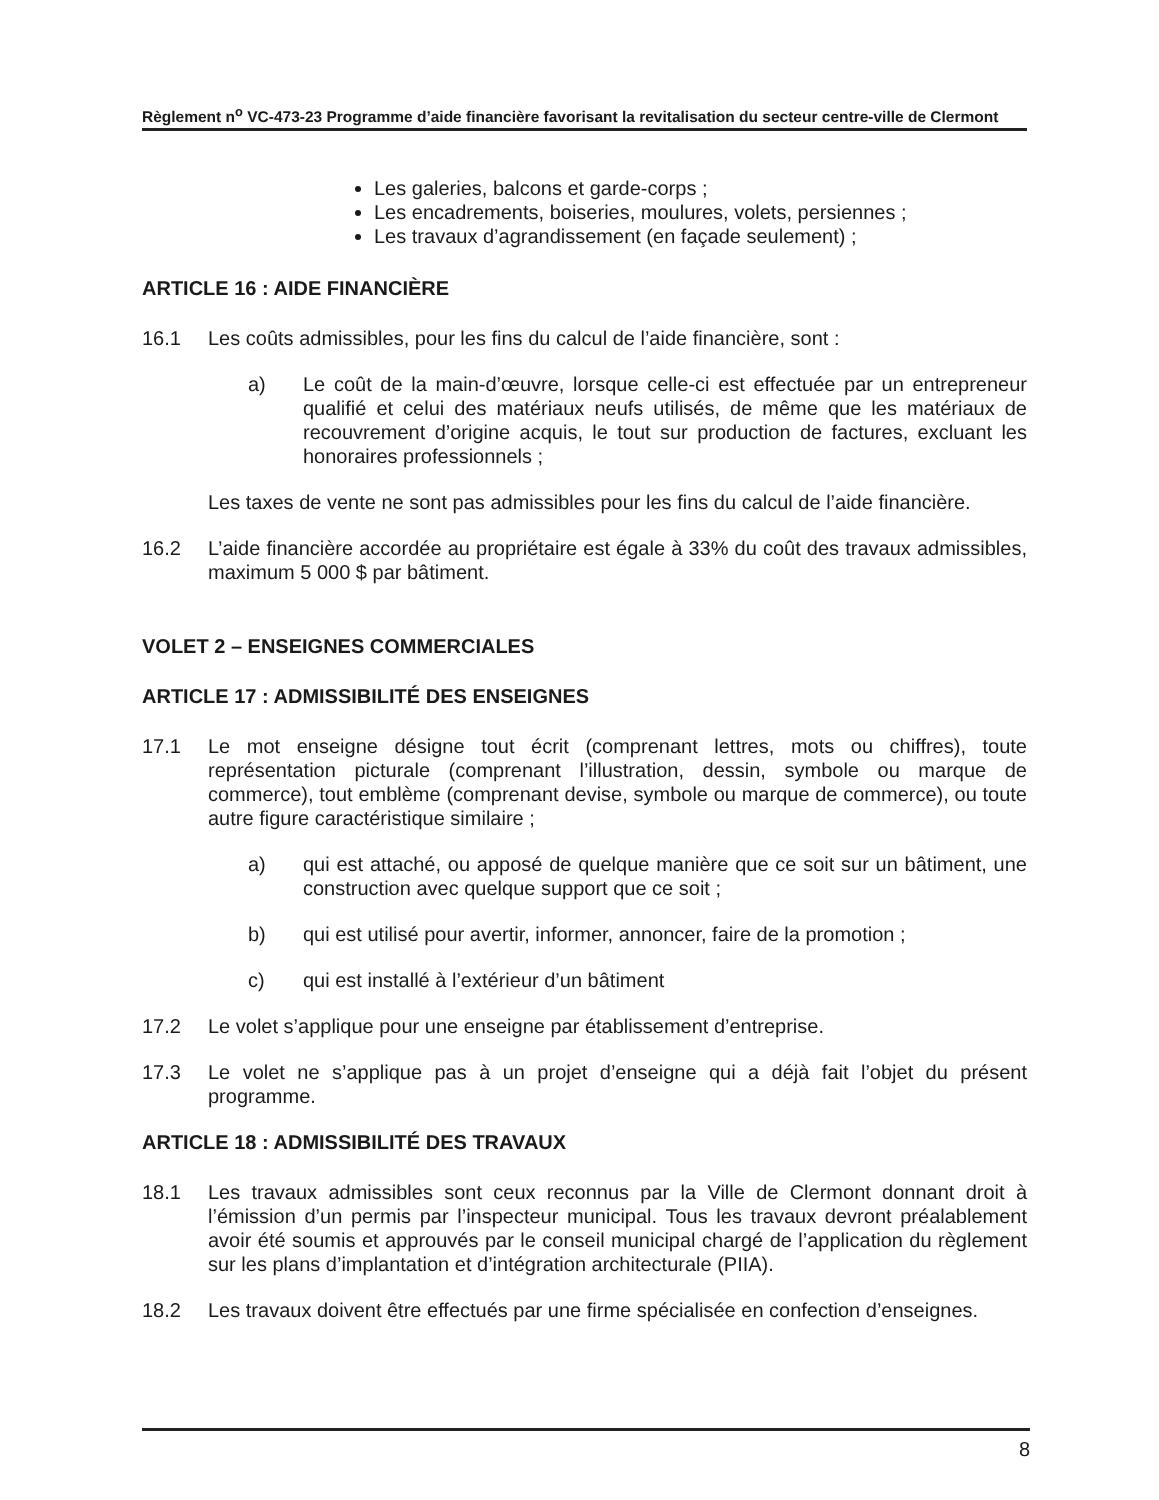Règlement n<sup>o</sup> VC-473-23 Programme d’aide financière favorisant la revitalisation du secteur centre-ville de Clermont
Les galeries, balcons et garde-corps ;
Les encadrements, boiseries, moulures, volets, persiennes ;
Les travaux d’agrandissement (en façade seulement) ;
ARTICLE 16 : AIDE FINANCIÈRE
16.1 Les coûts admissibles, pour les fins du calcul de l’aide financière, sont :
a) Le coût de la main-d’œuvre, lorsque celle-ci est effectuée par un entrepreneur qualifié et celui des matériaux neufs utilisés, de même que les matériaux de recouvrement d’origine acquis, le tout sur production de factures, excluant les honoraires professionnels ;
Les taxes de vente ne sont pas admissibles pour les fins du calcul de l’aide financière.
16.2 L’aide financière accordée au propriétaire est égale à 33% du coût des travaux admissibles, maximum 5 000 $ par bâtiment.
VOLET 2 – ENSEIGNES COMMERCIALES
ARTICLE 17 : ADMISSIBILITÉ DES ENSEIGNES
17.1 Le mot enseigne désigne tout écrit (comprenant lettres, mots ou chiffres), toute représentation picturale (comprenant l’illustration, dessin, symbole ou marque de commerce), tout emblème (comprenant devise, symbole ou marque de commerce), ou toute autre figure caractéristique similaire ;
a) qui est attaché, ou apposé de quelque manière que ce soit sur un bâtiment, une construction avec quelque support que ce soit ;
b) qui est utilisé pour avertir, informer, annoncer, faire de la promotion ;
c) qui est installé à l’extérieur d’un bâtiment
17.2 Le volet s’applique pour une enseigne par établissement d’entreprise.
17.3 Le volet ne s’applique pas à un projet d’enseigne qui a déjà fait l’objet du présent programme.
ARTICLE 18 : ADMISSIBILITÉ DES TRAVAUX
18.1 Les travaux admissibles sont ceux reconnus par la Ville de Clermont donnant droit à l’émission d’un permis par l’inspecteur municipal. Tous les travaux devront préalablement avoir été soumis et approuvés par le conseil municipal chargé de l’application du règlement sur les plans d’implantation et d’intégration architecturale (PIIA).
18.2 Les travaux doivent être effectués par une firme spécialisée en confection d’enseignes.
8